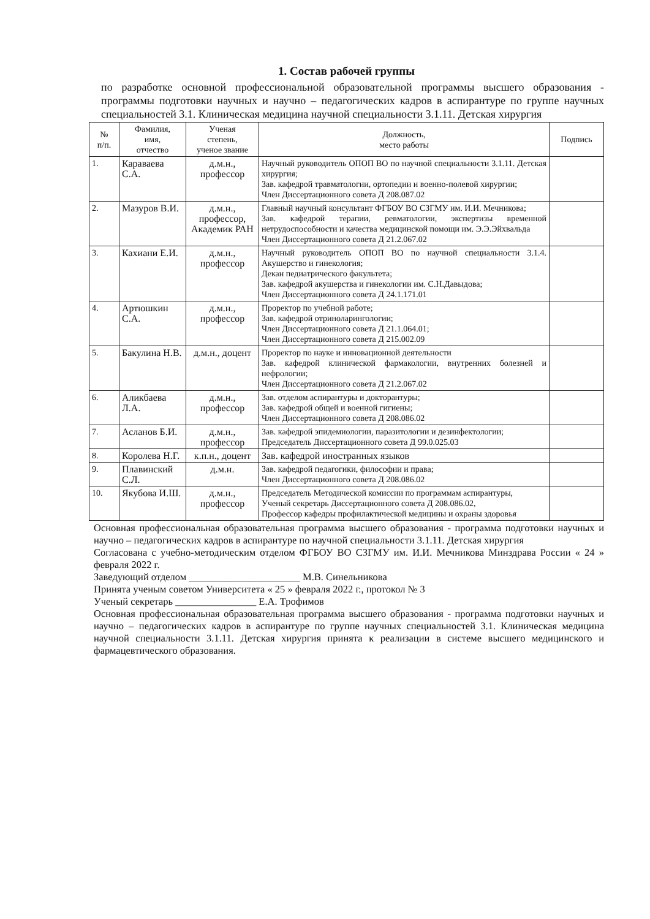1. Состав рабочей группы
по разработке основной профессиональной образовательной программы высшего образования - программы подготовки научных и научно – педагогических кадров в аспирантуре по группе научных специальностей 3.1. Клиническая медицина научной специальности 3.1.11. Детская хирургия
| № п/п. | Фамилия, имя, отчество | Ученая степень, ученое звание | Должность, место работы | Подпись |
| --- | --- | --- | --- | --- |
| 1. | Караваева С.А. | д.м.н., профессор | Научный руководитель ОПОП ВО по научной специальности 3.1.11. Детская хирургия; Зав. кафедрой травматологии, ортопедии и военно-полевой хирургии; Член Диссертационного совета Д 208.087.02 | |
| 2. | Мазуров В.И. | д.м.н., профессор, Академик РАН | Главный научный консультант ФГБОУ ВО СЗГМУ им. И.И. Мечникова; Зав. кафедрой терапии, ревматологии, экспертизы временной нетрудоспособности и качества медицинской помощи им. Э.Э.Эйхвальда Член Диссертационного совета Д 21.2.067.02 | |
| 3. | Кахиани Е.И. | д.м.н., профессор | Научный руководитель ОПОП ВО по научной специальности 3.1.4. Акушерство и гинекология; Декан педиатрического факультета; Зав. кафедрой акушерства и гинекологии им. С.Н.Давыдова; Член Диссертационного совета Д 24.1.171.01 | |
| 4. | Артюшкин С.А. | д.м.н., профессор | Проректор по учебной работе; Зав. кафедрой отриноларингологии; Член Диссертационного совета Д 21.1.064.01; Член Диссертационного совета Д 215.002.09 | |
| 5. | Бакулина Н.В. | д.м.н., доцент | Проректор по науке и инновационной деятельности Зав. кафедрой клинической фармакологии, внутренних болезней и нефрологии; Член Диссертационного совета Д 21.2.067.02 | |
| 6. | Аликбаева Л.А. | д.м.н., профессор | Зав. отделом аспирантуры и докторантуры; Зав. кафедрой общей и военной гигиены; Член Диссертационного совета Д 208.086.02 | |
| 7. | Асланов Б.И. | д.м.н., профессор | Зав. кафедрой эпидемиологии, паразитологии и дезинфектологии; Председатель Диссертационного совета Д 99.0.025.03 | |
| 8. | Королева Н.Г. | к.п.н., доцент | Зав. кафедрой иностранных языков | |
| 9. | Плавинский С.Л. | д.м.н. | Зав. кафедрой педагогики, философии и права; Член Диссертационного совета Д 208.086.02 | |
| 10. | Якубова И.Ш. | д.м.н., профессор | Председатель Методической комиссии по программам аспирантуры, Ученый секретарь Диссертационного совета Д 208.086.02, Профессор кафедры профилактической медицины и охраны здоровья | |
Основная профессиональная образовательная программа высшего образования - программа подготовки научных и научно – педагогических кадров в аспирантуре по научной специальности 3.1.11. Детская хирургия
Согласована с учебно-методическим отделом ФГБОУ ВО СЗГМУ им. И.И. Мечникова Минздрава России « 24 » февраля 2022 г.
Заведующий отделом ______________________ М.В. Синельникова
Принята ученым советом Университета « 25 » февраля 2022 г., протокол № 3
Ученый секретарь ________________ Е.А. Трофимов
Основная профессиональная образовательная программа высшего образования - программа подготовки научных и научно – педагогических кадров в аспирантуре по группе научных специальностей 3.1. Клиническая медицина научной специальности 3.1.11. Детская хирургия принята к реализации в системе высшего медицинского и фармацевтического образования.